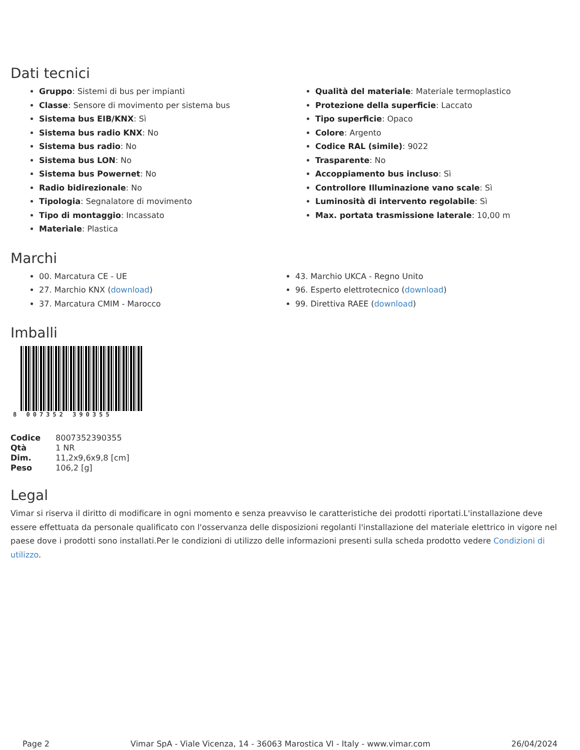Dati tecnici
Gruppo: Sistemi di bus per impianti
Classe: Sensore di movimento per sistema bus
Sistema bus EIB/KNX: Sì
Sistema bus radio KNX: No
Sistema bus radio: No
Sistema bus LON: No
Sistema bus Powernet: No
Radio bidirezionale: No
Tipologia: Segnalatore di movimento
Tipo di montaggio: Incassato
Materiale: Plastica
Qualità del materiale: Materiale termoplastico
Protezione della superficie: Laccato
Tipo superficie: Opaco
Colore: Argento
Codice RAL (simile): 9022
Trasparente: No
Accoppiamento bus incluso: Sì
Controllore Illuminazione vano scale: Sì
Luminosità di intervento regolabile: Sì
Max. portata trasmissione laterale: 10,00 m
Marchi
00. Marcatura CE - UE
27. Marchio KNX (download)
37. Marcatura CMIM - Marocco
43. Marchio UKCA - Regno Unito
96. Esperto elettrotecnico (download)
99. Direttiva RAEE (download)
Imballi
8 007352 390355
| Codice | 8007352390355 |
| Qtà | 1 NR |
| Dim. | 11,2x9,6x9,8 [cm] |
| Peso | 106,2 [g] |
Legal
Vimar si riserva il diritto di modificare in ogni momento e senza preavviso le caratteristiche dei prodotti riportati.L'installazione deve essere effettuata da personale qualificato con l'osservanza delle disposizioni regolanti l'installazione del materiale elettrico in vigore nel paese dove i prodotti sono installati.Per le condizioni di utilizzo delle informazioni presenti sulla scheda prodotto vedere Condizioni di utilizzo.
Page 2 Vimar SpA - Viale Vicenza, 14 - 36063 Marostica VI - Italy - www.vimar.com 26/04/2024